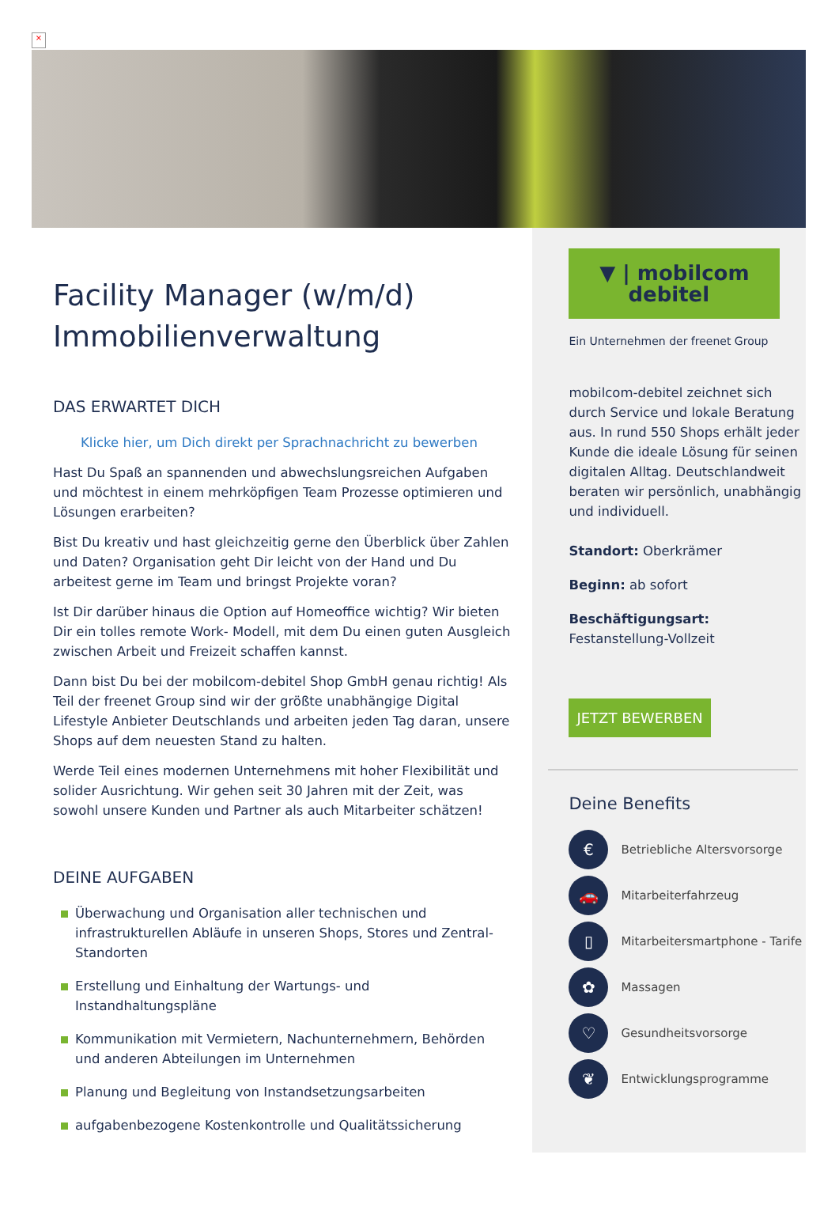×
Facility Manager (w/m/d) Immobilienverwaltung
DAS ERWARTET DICH
Klicke hier, um Dich direkt per Sprachnachricht zu bewerben
Hast Du Spaß an spannenden und abwechslungsreichen Aufgaben und möchtest in einem mehrköpfigen Team Prozesse optimieren und Lösungen erarbeiten?
Bist Du kreativ und hast gleichzeitig gerne den Überblick über Zahlen und Daten? Organisation geht Dir leicht von der Hand und Du arbeitest gerne im Team und bringst Projekte voran?
Ist Dir darüber hinaus die Option auf Homeoffice wichtig? Wir bieten Dir ein tolles remote Work- Modell, mit dem Du einen guten Ausgleich zwischen Arbeit und Freizeit schaffen kannst.
Dann bist Du bei der mobilcom-debitel Shop GmbH genau richtig! Als Teil der freenet Group sind wir der größte unabhängige Digital Lifestyle Anbieter Deutschlands und arbeiten jeden Tag daran, unsere Shops auf dem neuesten Stand zu halten.
Werde Teil eines modernen Unternehmens mit hoher Flexibilität und solider Ausrichtung. Wir gehen seit 30 Jahren mit der Zeit, was sowohl unsere Kunden und Partner als auch Mitarbeiter schätzen!
DEINE AUFGABEN
Überwachung und Organisation aller technischen und infrastrukturellen Abläufe in unseren Shops, Stores und Zentral-Standorten
Erstellung und Einhaltung der Wartungs- und Instandhaltungspläne
Kommunikation mit Vermietern, Nachunternehmern, Behörden und anderen Abteilungen im Unternehmen
Planung und Begleitung von Instandsetzungsarbeiten
aufgabenbezogene Kostenkontrolle und Qualitätssicherung
▼ | mobilcom
debitel
Ein Unternehmen der freenet Group
mobilcom-debitel zeichnet sich durch Service und lokale Beratung aus. In rund 550 Shops erhält jeder Kunde die ideale Lösung für seinen digitalen Alltag. Deutschlandweit beraten wir persönlich, unabhängig und individuell.
Standort: Oberkrämer
Beginn: ab sofort
Beschäftigungsart:
Festanstellung-Vollzeit
JETZT BEWERBEN
Deine Benefits
€
Betriebliche Altersvorsorge
🚗
Mitarbeiterfahrzeug
▯
Mitarbeitersmartphone - Tarife
✿
Massagen
♡
Gesundheitsvorsorge
❦
Entwicklungsprogramme